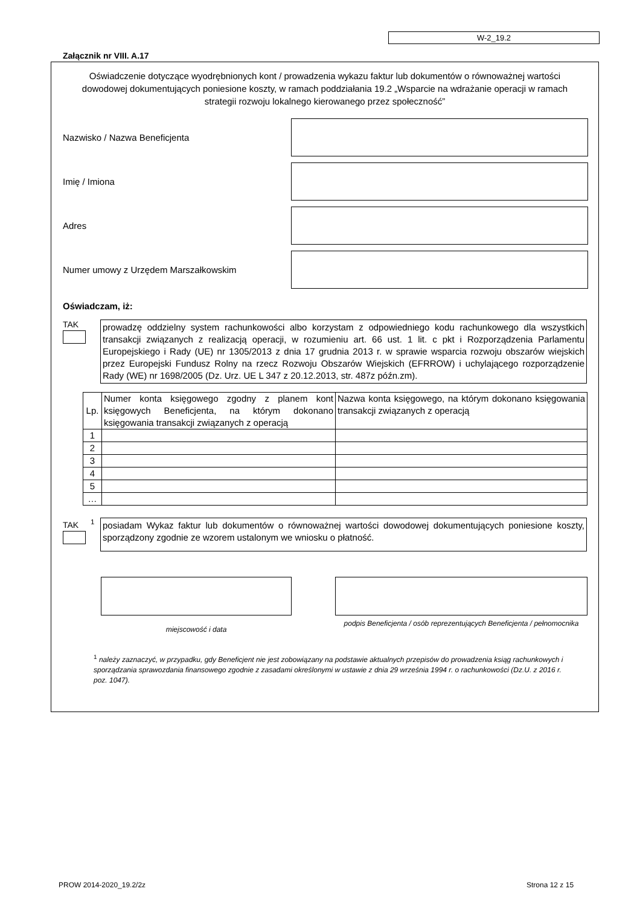W-2_19.2
Załącznik nr VIII. A.17
Oświadczenie dotyczące wyodrębnionych kont / prowadzenia wykazu faktur lub dokumentów o równoważnej wartości dowodowej dokumentujących poniesione koszty, w ramach poddziałania 19.2 „Wsparcie na wdrażanie operacji w ramach strategii rozwoju lokalnego kierowanego przez społeczność”
Nazwisko / Nazwa Beneficjenta
Imię / Imiona
Adres
Numer umowy z Urzędem Marszałkowskim
Oświadczam, iż:
TAK
prowadzę oddzielny system rachunkowości albo korzystam z odpowiedniego kodu rachunkowego dla wszystkich transakcji związanych z realizacją operacji, w rozumieniu art. 66 ust. 1 lit. c pkt i Rozporządzenia Parlamentu Europejskiego i Rady (UE) nr 1305/2013 z dnia 17 grudnia 2013 r. w sprawie wsparcia rozwoju obszarów wiejskich przez Europejski Fundusz Rolny na rzecz Rozwoju Obszarów Wiejskich (EFRROW) i uchylającego rozporządzenie Rady (WE) nr 1698/2005 (Dz. Urz. UE L 347 z 20.12.2013, str. 487z późn.zm).
| Lp. | Numer konta księgowego zgodny z planem kont księgowych Beneficjenta, na którym dokonano księgowania transakcji związanych z operacją | Nazwa konta księgowego, na którym dokonano księgowania transakcji związanych z operacją |
| --- | --- | --- |
| 1 | | |
| 2 | | |
| 3 | | |
| 4 | | |
| 5 | | |
| … | | |
TAK <sup>1</sup>
posiadam Wykaz faktur lub dokumentów o równoważnej wartości dowodowej dokumentujących poniesione koszty, sporządzony zgodnie ze wzorem ustalonym we wniosku o płatność.
miejscowość i data
podpis Beneficjenta / osób reprezentujących Beneficjenta / pełnomocnika
<sup>1</sup> należy zaznaczyć, w przypadku, gdy Beneficjent nie jest zobowiązany na podstawie aktualnych przepisów do prowadzenia ksiąg rachunkowych i sporządzania sprawozdania finansowego zgodnie z zasadami określonymi w ustawie z dnia 29 września 1994 r. o rachunkowości (Dz.U. z 2016 r. poz. 1047).
PROW 2014-2020_19.2/2z Strona 12 z 15